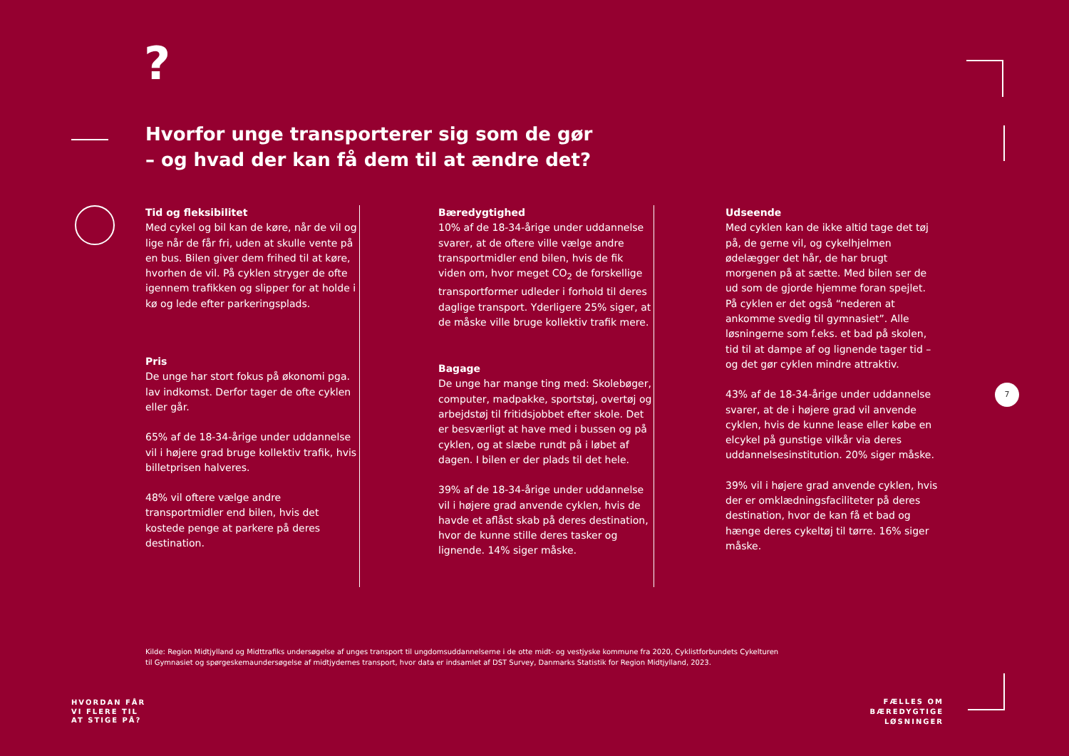?
Hvorfor unge transporterer sig som de gør
– og hvad der kan få dem til at ændre det?
Tid og fleksibilitet
Med cykel og bil kan de køre, når de vil og lige når de får fri, uden at skulle vente på en bus. Bilen giver dem frihed til at køre, hvorhen de vil. På cyklen stryger de ofte igennem trafikken og slipper for at holde i kø og lede efter parkeringsplads.
Pris
De unge har stort fokus på økonomi pga. lav indkomst. Derfor tager de ofte cyklen eller går.
65% af de 18-34-årige under uddannelse vil i højere grad bruge kollektiv trafik, hvis billetprisen halveres.
48% vil oftere vælge andre transportmidler end bilen, hvis det kostede penge at parkere på deres destination.
Bæredygtighed
10% af de 18-34-årige under uddannelse svarer, at de oftere ville vælge andre transportmidler end bilen, hvis de fik viden om, hvor meget CO<sub>2</sub> de forskellige transportformer udleder i forhold til deres daglige transport. Yderligere 25% siger, at de måske ville bruge kollektiv trafik mere.
Bagage
De unge har mange ting med: Skolebøger, computer, madpakke, sportstøj, overtøj og arbejdstøj til fritidsjobbet efter skole. Det er besværligt at have med i bussen og på cyklen, og at slæbe rundt på i løbet af dagen. I bilen er der plads til det hele.
39% af de 18-34-årige under uddannelse vil i højere grad anvende cyklen, hvis de havde et aflåst skab på deres destination, hvor de kunne stille deres tasker og lignende. 14% siger måske.
Udseende
Med cyklen kan de ikke altid tage det tøj på, de gerne vil, og cykelhjelmen ødelægger det hår, de har brugt morgenen på at sætte. Med bilen ser de ud som de gjorde hjemme foran spejlet. På cyklen er det også “nederen at ankomme svedig til gymnasiet”. Alle løsningerne som f.eks. et bad på skolen, tid til at dampe af og lignende tager tid – og det gør cyklen mindre attraktiv.
43% af de 18-34-årige under uddannelse svarer, at de i højere grad vil anvende cyklen, hvis de kunne lease eller købe en elcykel på gunstige vilkår via deres uddannelsesinstitution. 20% siger måske.
39% vil i højere grad anvende cyklen, hvis der er omklædningsfaciliteter på deres destination, hvor de kan få et bad og hænge deres cykeltøj til tørre. 16% siger måske.
Kilde: Region Midtjylland og Midttrafiks undersøgelse af unges transport til ungdomsuddannelserne i de otte midt- og vestjyske kommune fra 2020, Cyklistforbundets Cykelturen til Gymnasiet og spørgeskemaundersøgelse af midtjydernes transport, hvor data er indsamlet af DST Survey, Danmarks Statistik for Region Midtjylland, 2023.
7
HVORDAN FÅR
VI FLERE TIL
AT STIGE PÅ?
FÆLLES OM
BÆREDYGTIGE
LØSNINGER